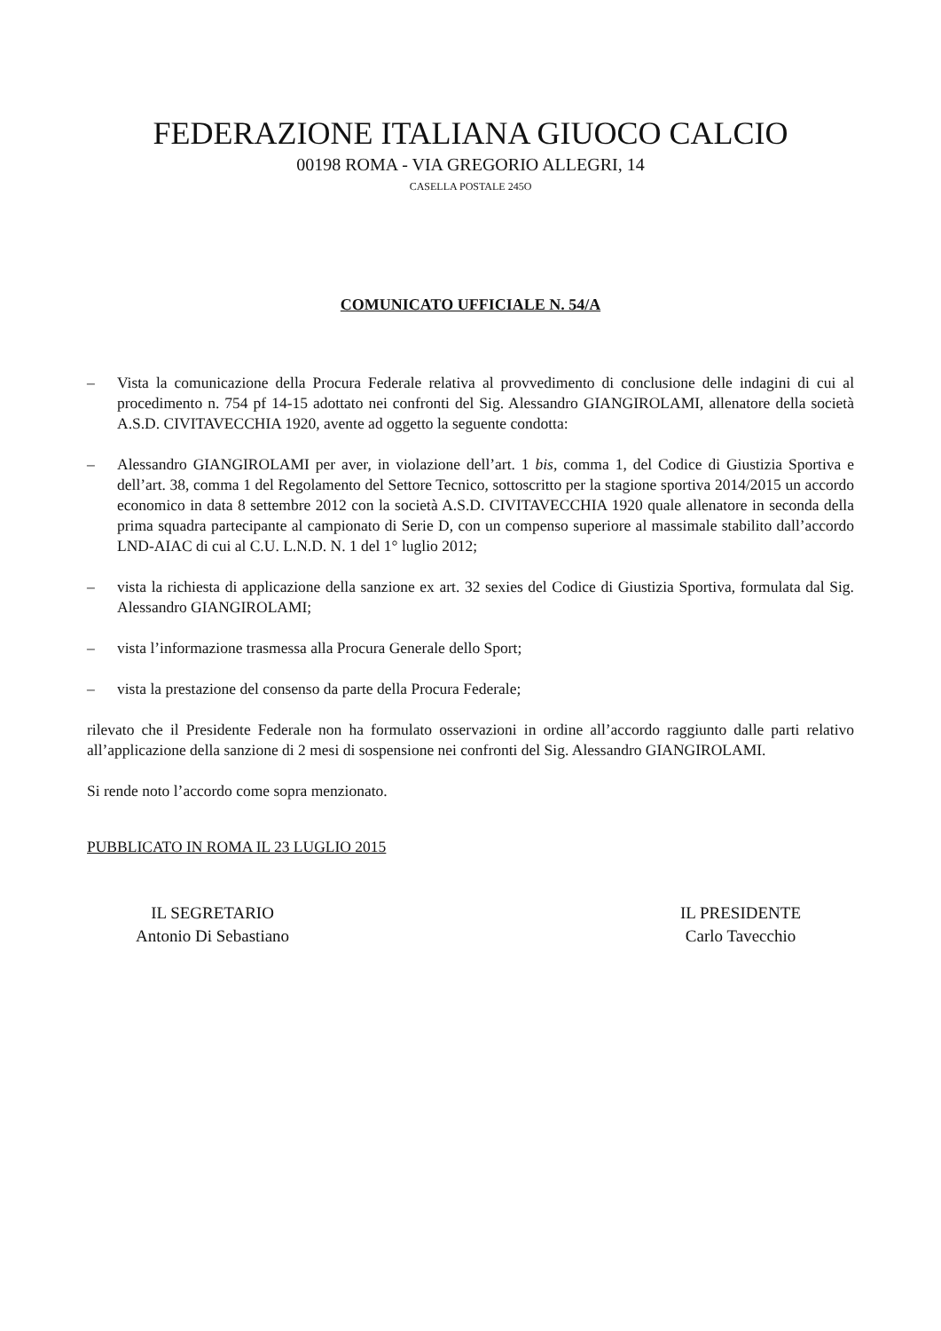FEDERAZIONE ITALIANA GIUOCO CALCIO
00198 ROMA - VIA GREGORIO ALLEGRI, 14
CASELLA POSTALE 245O
COMUNICATO UFFICIALE N. 54/A
– Vista la comunicazione della Procura Federale relativa al provvedimento di conclusione delle indagini di cui al procedimento n. 754 pf 14-15 adottato nei confronti del Sig. Alessandro GIANGIROLAMI, allenatore della società A.S.D. CIVITAVECCHIA 1920, avente ad oggetto la seguente condotta:
– Alessandro GIANGIROLAMI per aver, in violazione dell’art. 1 bis, comma 1, del Codice di Giustizia Sportiva e dell’art. 38, comma 1 del Regolamento del Settore Tecnico, sottoscritto per la stagione sportiva 2014/2015 un accordo economico in data 8 settembre 2012 con la società A.S.D. CIVITAVECCHIA 1920 quale allenatore in seconda della prima squadra partecipante al campionato di Serie D, con un compenso superiore al massimale stabilito dall’accordo LND-AIAC di cui al C.U. L.N.D. N. 1 del 1° luglio 2012;
– vista la richiesta di applicazione della sanzione ex art. 32 sexies del Codice di Giustizia Sportiva, formulata dal Sig. Alessandro GIANGIROLAMI;
– vista l’informazione trasmessa alla Procura Generale dello Sport;
– vista la prestazione del consenso da parte della Procura Federale;
rilevato che il Presidente Federale non ha formulato osservazioni in ordine all’accordo raggiunto dalle parti relativo all’applicazione della sanzione di 2 mesi di sospensione nei confronti del Sig. Alessandro GIANGIROLAMI.
Si rende noto l’accordo come sopra menzionato.
PUBBLICATO IN ROMA IL 23 LUGLIO 2015
IL SEGRETARIO
Antonio Di Sebastiano
IL PRESIDENTE
Carlo Tavecchio